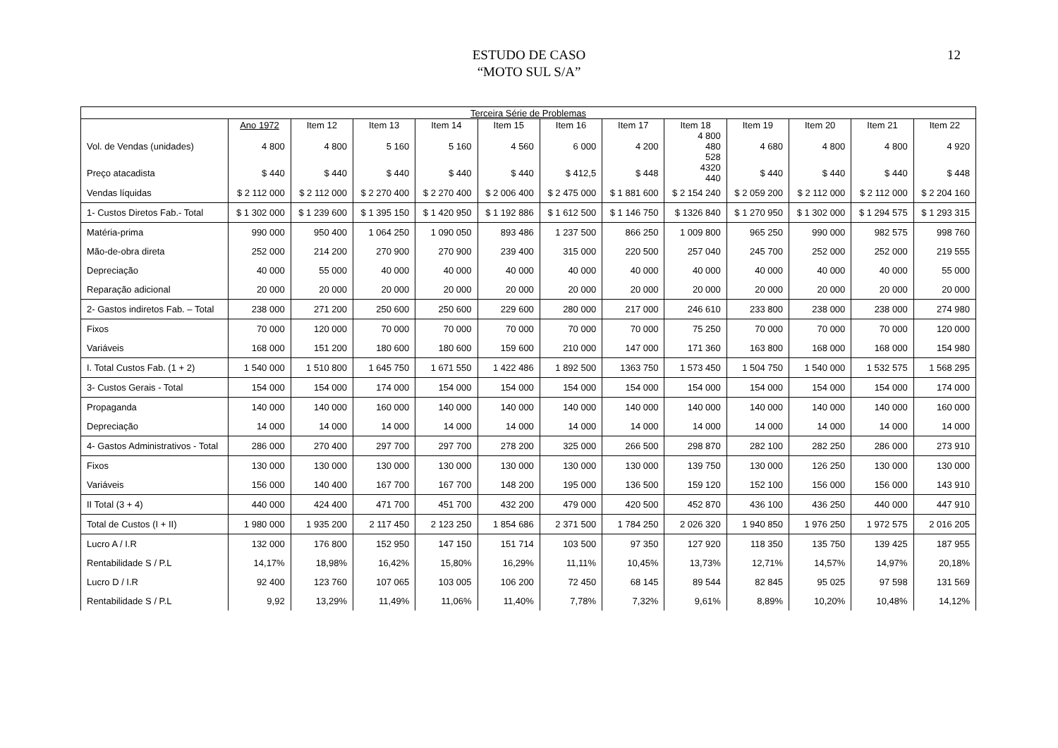ESTUDO DE CASO
“MOTO SUL S/A”
12
| Terceira Série de Problemas | | | | | | | | | | | | |
| --- | --- | --- | --- | --- | --- | --- | --- | --- | --- | --- | --- | --- |
| | Ano 1972 | Item 12 | Item 13 | Item 14 | Item 15 | Item 16 | Item 17 | Item 18 | Item 19 | Item 20 | Item 21 | Item 22 |
| Vol. de Vendas (unidades) | 4 800 | 4 800 | 5 160 | 5 160 | 4 560 | 6 000 | 4 200 | 4 800 480 528 | 4 680 | 4 800 | 4 800 | 4 920 |
| Preço atacadista | $ 440 | $ 440 | $ 440 | $ 440 | $ 440 | $ 412,5 | $ 448 | 4320 440 | $ 440 | $ 440 | $ 440 | $ 448 |
| Vendas líquidas | $ 2 112 000 | $ 2 112 000 | $ 2 270 400 | $ 2 270 400 | $ 2 006 400 | $ 2 475 000 | $ 1 881 600 | $ 2 154 240 | $ 2 059 200 | $ 2 112 000 | $ 2 112 000 | $ 2 204 160 |
| 1- Custos Diretos Fab.- Total | $ 1 302 000 | $ 1 239 600 | $ 1 395 150 | $ 1 420 950 | $ 1 192 886 | $ 1 612 500 | $ 1 146 750 | $ 1326 840 | $ 1 270 950 | $ 1 302 000 | $ 1 294 575 | $ 1 293 315 |
| Matéria-prima | 990 000 | 950 400 | 1 064 250 | 1 090 050 | 893 486 | 1 237 500 | 866 250 | 1 009 800 | 965 250 | 990 000 | 982 575 | 998 760 |
| Mão-de-obra direta | 252 000 | 214 200 | 270 900 | 270 900 | 239 400 | 315 000 | 220 500 | 257 040 | 245 700 | 252 000 | 252 000 | 219 555 |
| Depreciação | 40 000 | 55 000 | 40 000 | 40 000 | 40 000 | 40 000 | 40 000 | 40 000 | 40 000 | 40 000 | 40 000 | 55 000 |
| Reparação adicional | 20 000 | 20 000 | 20 000 | 20 000 | 20 000 | 20 000 | 20 000 | 20 000 | 20 000 | 20 000 | 20 000 | 20 000 |
| 2- Gastos indiretos Fab. – Total | 238 000 | 271 200 | 250 600 | 250 600 | 229 600 | 280 000 | 217 000 | 246 610 | 233 800 | 238 000 | 238 000 | 274 980 |
| Fixos | 70 000 | 120 000 | 70 000 | 70 000 | 70 000 | 70 000 | 70 000 | 75 250 | 70 000 | 70 000 | 70 000 | 120 000 |
| Variáveis | 168 000 | 151 200 | 180 600 | 180 600 | 159 600 | 210 000 | 147 000 | 171 360 | 163 800 | 168 000 | 168 000 | 154 980 |
| I. Total Custos Fab. (1 + 2) | 1 540 000 | 1 510 800 | 1 645 750 | 1 671 550 | 1 422 486 | 1 892 500 | 1363 750 | 1 573 450 | 1 504 750 | 1 540 000 | 1 532 575 | 1 568 295 |
| 3- Custos Gerais - Total | 154 000 | 154 000 | 174 000 | 154 000 | 154 000 | 154 000 | 154 000 | 154 000 | 154 000 | 154 000 | 154 000 | 174 000 |
| Propaganda | 140 000 | 140 000 | 160 000 | 140 000 | 140 000 | 140 000 | 140 000 | 140 000 | 140 000 | 140 000 | 140 000 | 160 000 |
| Depreciação | 14 000 | 14 000 | 14 000 | 14 000 | 14 000 | 14 000 | 14 000 | 14 000 | 14 000 | 14 000 | 14 000 | 14 000 |
| 4- Gastos Administrativos - Total | 286 000 | 270 400 | 297 700 | 297 700 | 278 200 | 325 000 | 266 500 | 298 870 | 282 100 | 282 250 | 286 000 | 273 910 |
| Fixos | 130 000 | 130 000 | 130 000 | 130 000 | 130 000 | 130 000 | 130 000 | 139 750 | 130 000 | 126 250 | 130 000 | 130 000 |
| Variáveis | 156 000 | 140 400 | 167 700 | 167 700 | 148 200 | 195 000 | 136 500 | 159 120 | 152 100 | 156 000 | 156 000 | 143 910 |
| II Total (3 + 4) | 440 000 | 424 400 | 471 700 | 451 700 | 432 200 | 479 000 | 420 500 | 452 870 | 436 100 | 436 250 | 440 000 | 447 910 |
| Total de Custos (I + II) | 1 980 000 | 1 935 200 | 2 117 450 | 2 123 250 | 1 854 686 | 2 371 500 | 1 784 250 | 2 026 320 | 1 940 850 | 1 976 250 | 1 972 575 | 2 016 205 |
| Lucro A / I.R | 132 000 | 176 800 | 152 950 | 147 150 | 151 714 | 103 500 | 97 350 | 127 920 | 118 350 | 135 750 | 139 425 | 187 955 |
| Rentabilidade S / P.L | 14,17% | 18,98% | 16,42% | 15,80% | 16,29% | 11,11% | 10,45% | 13,73% | 12,71% | 14,57% | 14,97% | 20,18% |
| Lucro D / I.R | 92 400 | 123 760 | 107 065 | 103 005 | 106 200 | 72 450 | 68 145 | 89 544 | 82 845 | 95 025 | 97 598 | 131 569 |
| Rentabilidade S / P.L | 9,92 | 13,29% | 11,49% | 11,06% | 11,40% | 7,78% | 7,32% | 9,61% | 8,89% | 10,20% | 10,48% | 14,12% |